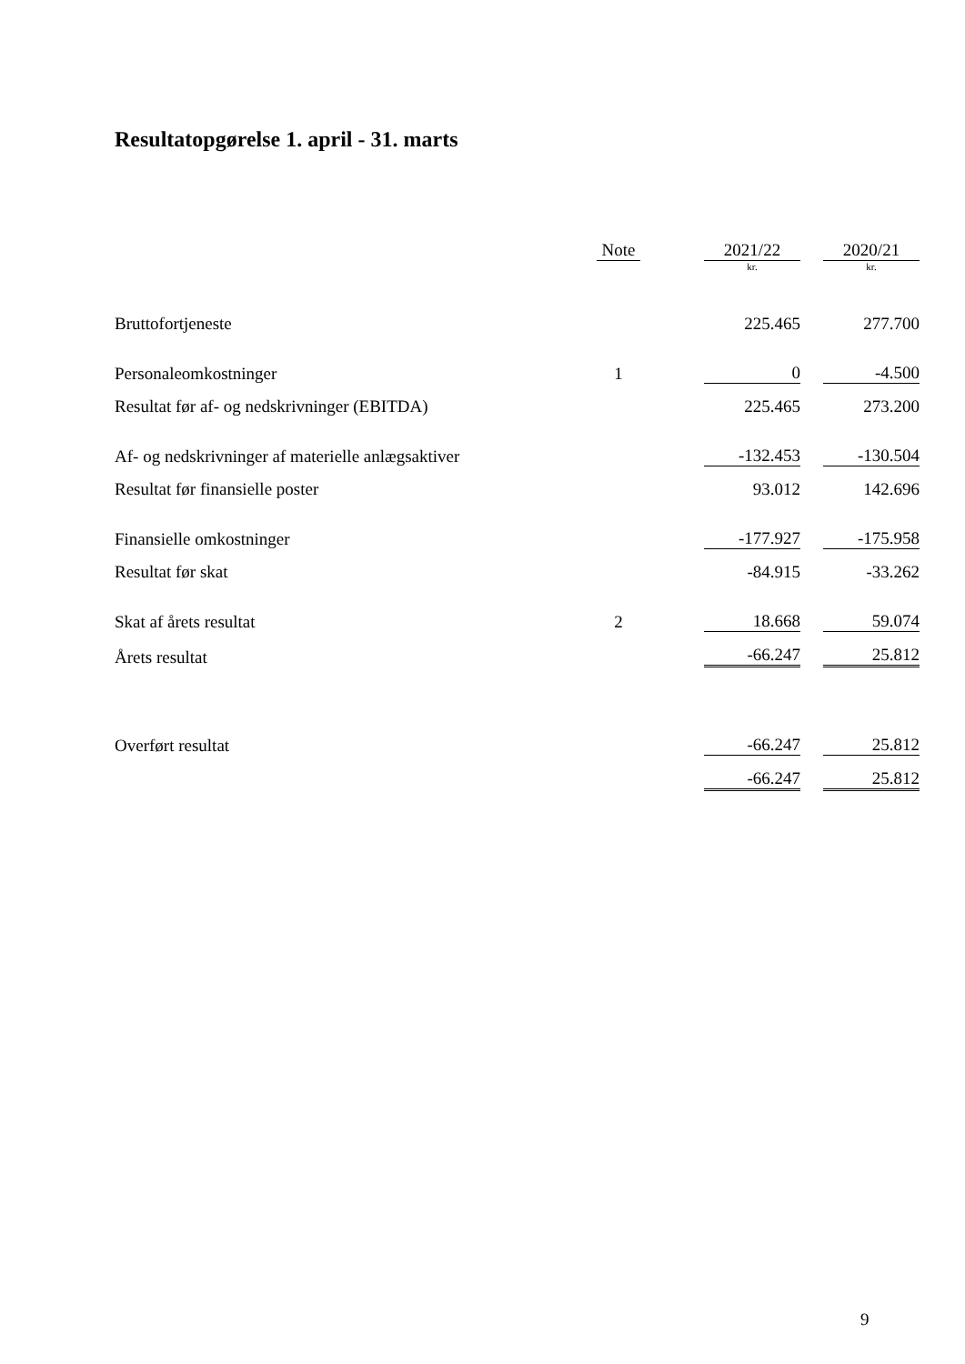Resultatopgørelse 1. april - 31. marts
| | Note | | 2021/22 | | 2020/21 |
| --- | --- | --- | --- | --- | --- |
| | | | kr. | | kr. |
| Bruttofortjeneste | | | 225.465 | | 277.700 |
| Personaleomkostninger | 1 | | 0 | | -4.500 |
| Resultat før af- og nedskrivninger (EBITDA) | | | 225.465 | | 273.200 |
| Af- og nedskrivninger af materielle anlægsaktiver | | | -132.453 | | -130.504 |
| Resultat før finansielle poster | | | 93.012 | | 142.696 |
| Finansielle omkostninger | | | -177.927 | | -175.958 |
| Resultat før skat | | | -84.915 | | -33.262 |
| Skat af årets resultat | 2 | | 18.668 | | 59.074 |
| Årets resultat | | | -66.247 | | 25.812 |
| Overført resultat | | | -66.247 | | 25.812 |
| | | | -66.247 | | 25.812 |
9